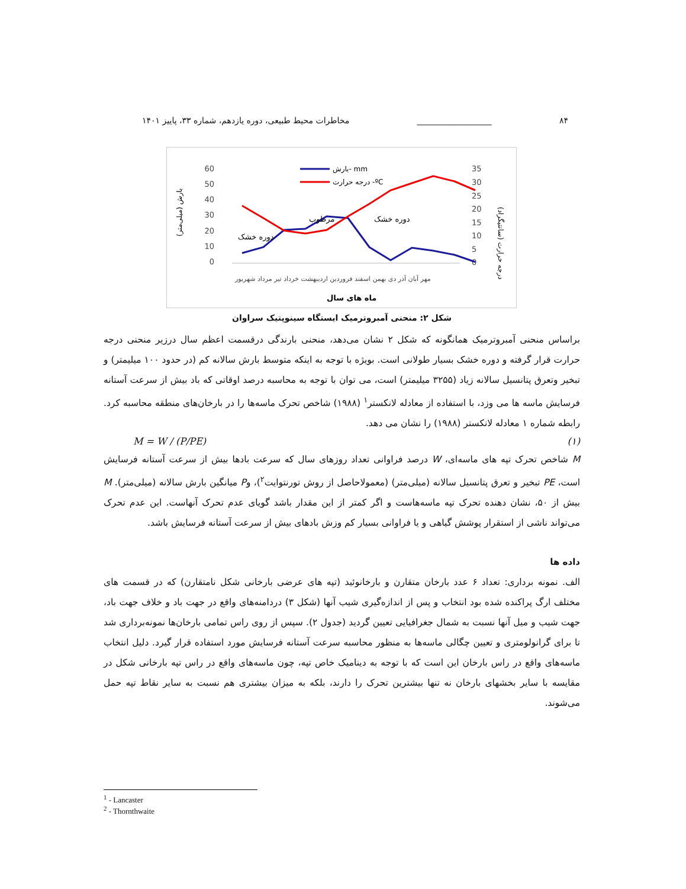۸۴ __________________ مخاطرات محیط طبیعی، دوره یازدهم، شماره ۳۳، پاییز ۱۴۰۱
60
50
40
30
20
10
0
35
30
25
20
15
10
5
0
بارش (میلی‌متر)
درجه حرارت (سانتیگراد)
دوره خشک
دوره خشک
مرطوب
بارش- mm
درجه حرارت -ºC
مهر آبان آذر دی بهمن اسفند فروردین اردیبهشت خرداد تیر مرداد شهریور
ماه های سال
شکل ۲: منحنی آمبروترمیک ایستگاه سینوپتیک سراوان
براساس منحنی آمبروترمیک همانگونه که شکل ۲ نشان می‌دهد، منحنی بارندگی درقسمت اعظم سال درزیر منحنی درجه حرارت قرار گرفته و دوره خشک بسیار طولانی است. بویژه با توجه به اینکه متوسط بارش سالانه کم (در حدود ۱۰۰ میلیمتر) و تبخیر وتعرق پتانسیل سالانه زیاد (۳۲۵۵ میلیمتر) است، می توان با توجه به محاسبه درصد اوقاتی که باد بیش از سرعت آستانه فرسایش ماسه ها می وزد، با استفاده از معادله لانکستر<sup>۱</sup> (۱۹۸۸) شاخص تحرک ماسه‌ها را در بارخان‌های منطقه محاسبه کرد. رابطه شماره ۱ معادله لانکستر (۱۹۸۸) را نشان می دهد.
M = W / (P/PE) (۱)
M شاخص تحرک تپه های ماسه‌ای، W درصد فراوانی تعداد روزهای سال که سرعت بادها بیش از سرعت آستانه فرسایش است، PE تبخیر و تعرق پتانسیل سالانه (میلی‌متر) (معمولاحاصل از روش تورنتوایت<sup>۲</sup>)، وP میانگین بارش سالانه (میلی‌متر). M بیش از ۵۰، نشان دهنده تحرک تپه ماسه‌هاست و اگر کمتر از این مقدار باشد گویای عدم تحرک آنهاست. این عدم تحرک می‌تواند ناشی از استقرار پوشش گیاهی و یا فراوانی بسیار کم وزش بادهای بیش از سرعت آستانه فرسایش باشد.
داده ها
الف. نمونه برداری: تعداد ۶ عدد بارخان متقارن و بارخانوئید (تپه های عرضی بارخانی شکل نامتقارن) که در قسمت های مختلف ارگ پراکنده شده بود انتخاب و پس از اندازه‌گیری شیب آنها (شکل ۳) دردامنه‌های واقع در جهت باد و خلاف جهت باد، جهت شیب و میل آنها نسبت به شمال جغرافیایی تعیین گردید (جدول ۲). سپس از روی راس تمامی بارخان‌ها نمونه‌برداری شد تا برای گرانولومتری و تعیین چگالی ماسه‌ها به منظور محاسبه سرعت آستانه فرسایش مورد استفاده قرار گیرد. دلیل انتخاب ماسه‌های واقع در راس بارخان این است که با توجه به دینامیک خاص تپه، چون ماسه‌های واقع در راس تپه بارخانی شکل در مقایسه با سایر بخشهای بارخان نه تنها بیشترین تحرک را دارند، بلکه به میزان بیشتری هم نسبت به سایر نقاط تپه حمل می‌شوند.
<sup>1</sup> - Lancaster
<sup>2</sup> - Thornthwaite